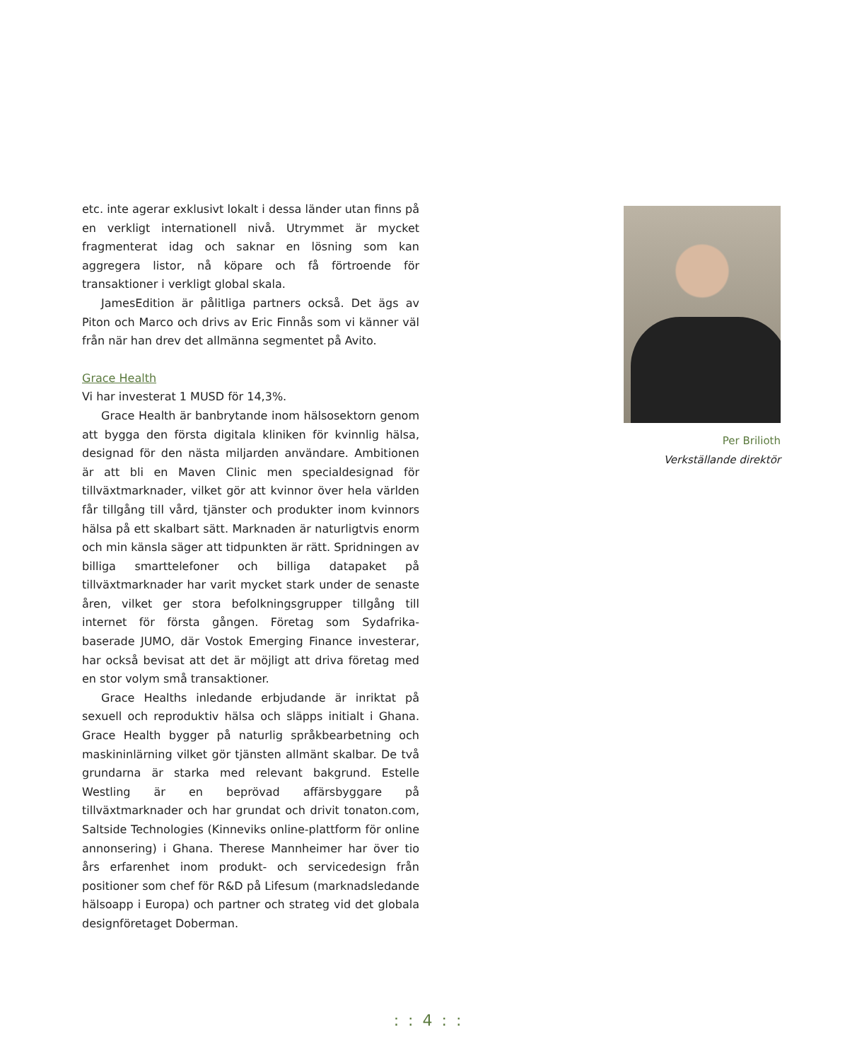etc. inte agerar exklusivt lokalt i dessa länder utan finns på en verkligt internationell nivå. Utrymmet är mycket fragmenterat idag och saknar en lösning som kan aggregera listor, nå köpare och få förtroende för transaktioner i verkligt global skala.
JamesEdition är pålitliga partners också. Det ägs av Piton och Marco och drivs av Eric Finnås som vi känner väl från när han drev det allmänna segmentet på Avito.
Grace Health
Vi har investerat 1 MUSD för 14,3%.
Grace Health är banbrytande inom hälsosektorn genom att bygga den första digitala kliniken för kvinnlig hälsa, designad för den nästa miljarden användare. Ambitionen är att bli en Maven Clinic men specialdesignad för tillväxtmarknader, vilket gör att kvinnor över hela världen får tillgång till vård, tjänster och produkter inom kvinnors hälsa på ett skalbart sätt. Marknaden är naturligtvis enorm och min känsla säger att tidpunkten är rätt. Spridningen av billiga smarttelefoner och billiga datapaket på tillväxtmarknader har varit mycket stark under de senaste åren, vilket ger stora befolkningsgrupper tillgång till internet för första gången. Företag som Sydafrika-baserade JUMO, där Vostok Emerging Finance investerar, har också bevisat att det är möjligt att driva företag med en stor volym små transaktioner.
Grace Healths inledande erbjudande är inriktat på sexuell och reproduktiv hälsa och släpps initialt i Ghana. Grace Health bygger på naturlig språkbearbetning och maskininlärning vilket gör tjänsten allmänt skalbar. De två grundarna är starka med relevant bakgrund. Estelle Westling är en beprövad affärsbyggare på tillväxtmarknader och har grundat och drivit tonaton.com, Saltside Technologies (Kinneviks online-plattform för online annonsering) i Ghana. Therese Mannheimer har över tio års erfarenhet inom produkt- och servicedesign från positioner som chef för R&D på Lifesum (marknadsledande hälsoapp i Europa) och partner och strateg vid det globala designföretaget Doberman.
Per Brilioth
Verkställande direktör
: : 4 : :